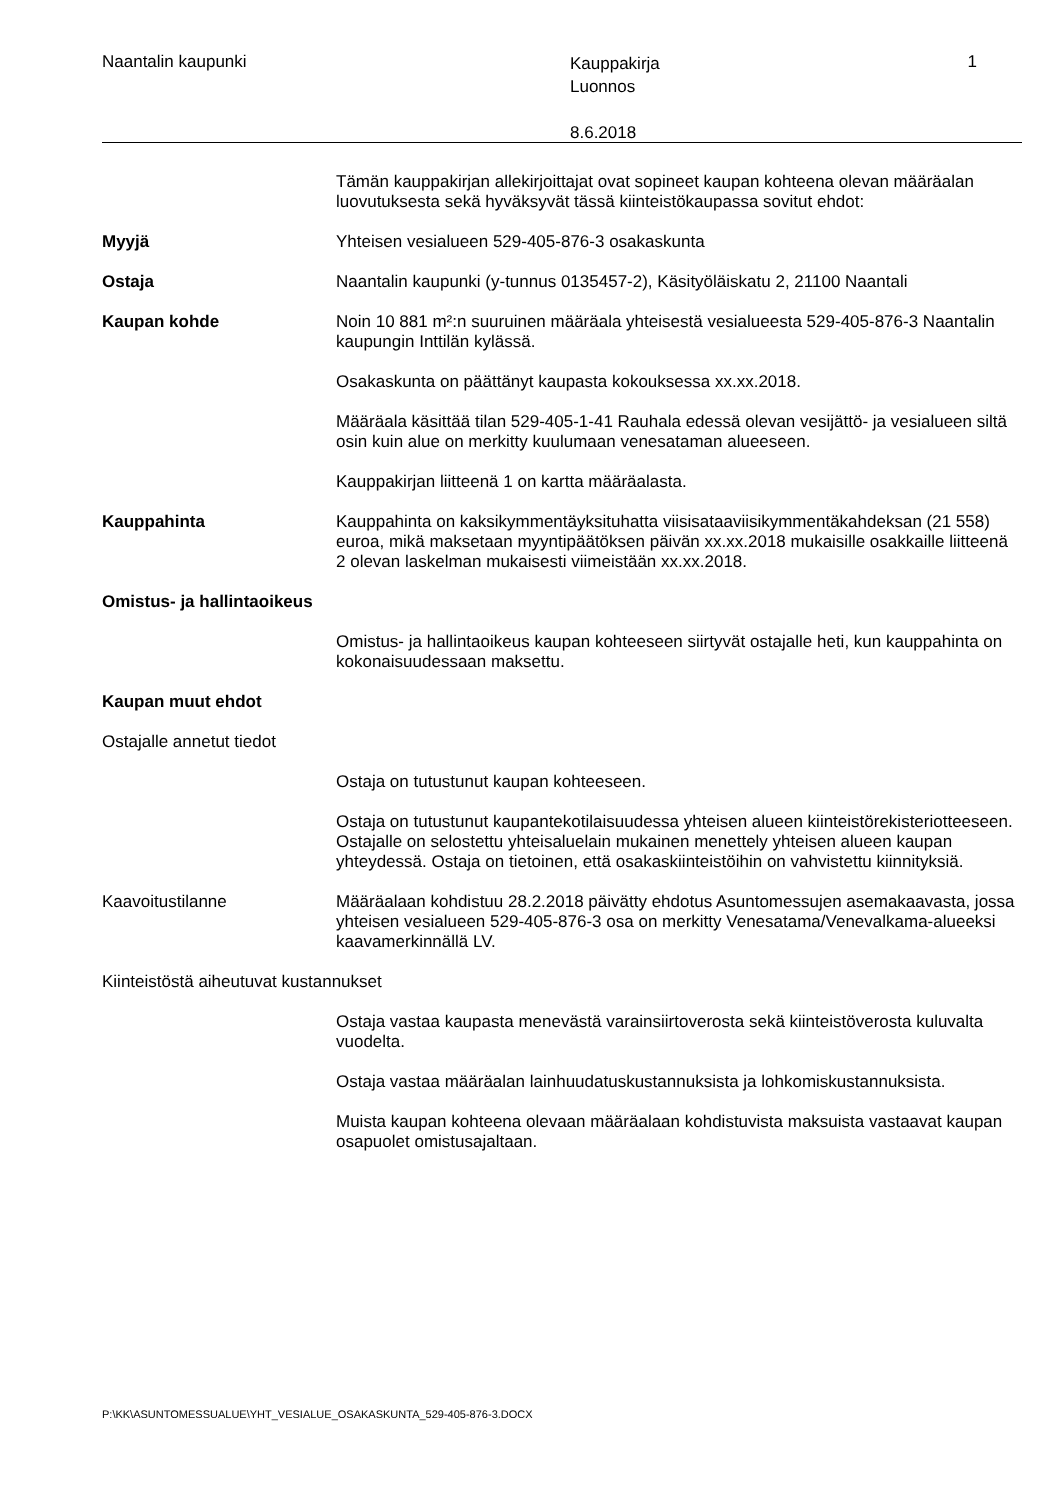Naantalin kaupunki
Kauppakirja
Luonnos
8.6.2018
1
Tämän kauppakirjan allekirjoittajat ovat sopineet kaupan kohteena olevan määräalan luovutuksesta sekä hyväksyvät tässä kiinteistökaupassa sovitut ehdot:
Myyjä Yhteisen vesialueen 529-405-876-3 osakaskunta
Ostaja Naantalin kaupunki (y-tunnus 0135457-2), Käsityöläiskatu 2, 21100 Naantali
Kaupan kohde Noin 10 881 m²:n suuruinen määräala yhteisestä vesialueesta 529-405-876-3 Naantalin kaupungin Inttilän kylässä.
Osakaskunta on päättänyt kaupasta kokouksessa xx.xx.2018.
Määräala käsittää tilan 529-405-1-41 Rauhala edessä olevan vesijättö- ja vesialueen siltä osin kuin alue on merkitty kuulumaan venesataman alueeseen.
Kauppakirjan liitteenä 1 on kartta määräalasta.
Kauppahinta Kauppahinta on kaksikymmentäyksituhatta viisisataaviisikymmentäkahdeksan (21 558) euroa, mikä maksetaan myyntipäätöksen päivän xx.xx.2018 mukaisille osakkaille liitteenä 2 olevan laskelman mukaisesti viimeistään xx.xx.2018.
Omistus- ja hallintaoikeus
Omistus- ja hallintaoikeus kaupan kohteeseen siirtyvät ostajalle heti, kun kauppahinta on kokonaisuudessaan maksettu.
Kaupan muut ehdot
Ostajalle annetut tiedot
Ostaja on tutustunut kaupan kohteeseen.
Ostaja on tutustunut kaupantekotilaisuudessa yhteisen alueen kiinteistörekisteriotteeseen. Ostajalle on selostettu yhteisaluelain mukainen menettely yhteisen alueen kaupan yhteydessä. Ostaja on tietoinen, että osakaskiinteistöihin on vahvistettu kiinnityksiä.
Kaavoitustilanne Määräalaan kohdistuu 28.2.2018 päivätty ehdotus Asuntomessujen asemakaavasta, jossa yhteisen vesialueen 529-405-876-3 osa on merkitty Venesatama/Venevalkama-alueeksi kaavamerkinnällä LV.
Kiinteistöstä aiheutuvat kustannukset
Ostaja vastaa kaupasta menevästä varainsiirtoverosta sekä kiinteistöverosta kuluvalta vuodelta.
Ostaja vastaa määräalan lainhuudatuskustannuksista ja lohkomiskustannuksista.
Muista kaupan kohteena olevaan määräalaan kohdistuvista maksuista vastaavat kaupan osapuolet omistusajaltaan.
P:\KK\ASUNTOMESSUALUE\YHT_VESIALUE_OSAKASKUNTA_529-405-876-3.DOCX